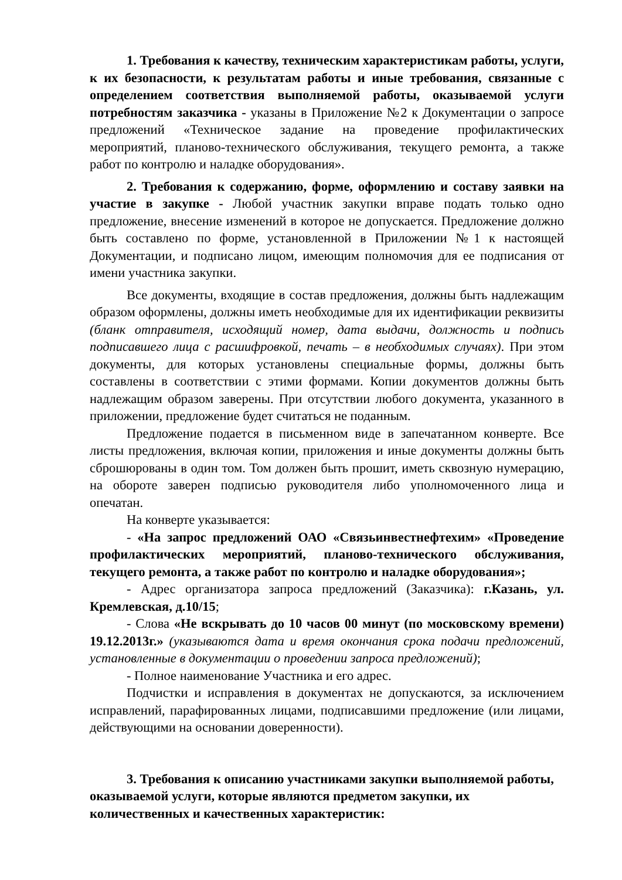1. Требования к качеству, техническим характеристикам работы, услуги, к их безопасности, к результатам работы и иные требования, связанные с определением соответствия выполняемой работы, оказываемой услуги потребностям заказчика - указаны в Приложение №2 к Документации о запросе предложений «Техническое задание на проведение профилактических мероприятий, планово-технического обслуживания, текущего ремонта, а также работ по контролю и наладке оборудования».
2. Требования к содержанию, форме, оформлению и составу заявки на участие в закупке - Любой участник закупки вправе подать только одно предложение, внесение изменений в которое не допускается. Предложение должно быть составлено по форме, установленной в Приложении №1 к настоящей Документации, и подписано лицом, имеющим полномочия для ее подписания от имени участника закупки.
Все документы, входящие в состав предложения, должны быть надлежащим образом оформлены, должны иметь необходимые для их идентификации реквизиты (бланк отправителя, исходящий номер, дата выдачи, должность и подпись подписавшего лица с расшифровкой, печать – в необходимых случаях). При этом документы, для которых установлены специальные формы, должны быть составлены в соответствии с этими формами. Копии документов должны быть надлежащим образом заверены. При отсутствии любого документа, указанного в приложении, предложение будет считаться не поданным.
Предложение подается в письменном виде в запечатанном конверте. Все листы предложения, включая копии, приложения и иные документы должны быть сброшюрованы в один том. Том должен быть прошит, иметь сквозную нумерацию, на обороте заверен подписью руководителя либо уполномоченного лица и опечатан.
На конверте указывается:
- «На запрос предложений ОАО «Связьинвестнефтехим» «Проведение профилактических мероприятий, планово-технического обслуживания, текущего ремонта, а также работ по контролю и наладке оборудования»;
- Адрес организатора запроса предложений (Заказчика): г.Казань, ул. Кремлевская, д.10/15;
- Слова «Не вскрывать до 10 часов 00 минут (по московскому времени) 19.12.2013г.» (указываются дата и время окончания срока подачи предложений, установленные в документации о проведении запроса предложений);
- Полное наименование Участника и его адрес.
Подчистки и исправления в документах не допускаются, за исключением исправлений, парафированных лицами, подписавшими предложение (или лицами, действующими на основании доверенности).
3. Требования к описанию участниками закупки выполняемой работы, оказываемой услуги, которые являются предметом закупки, их количественных и качественных характеристик: